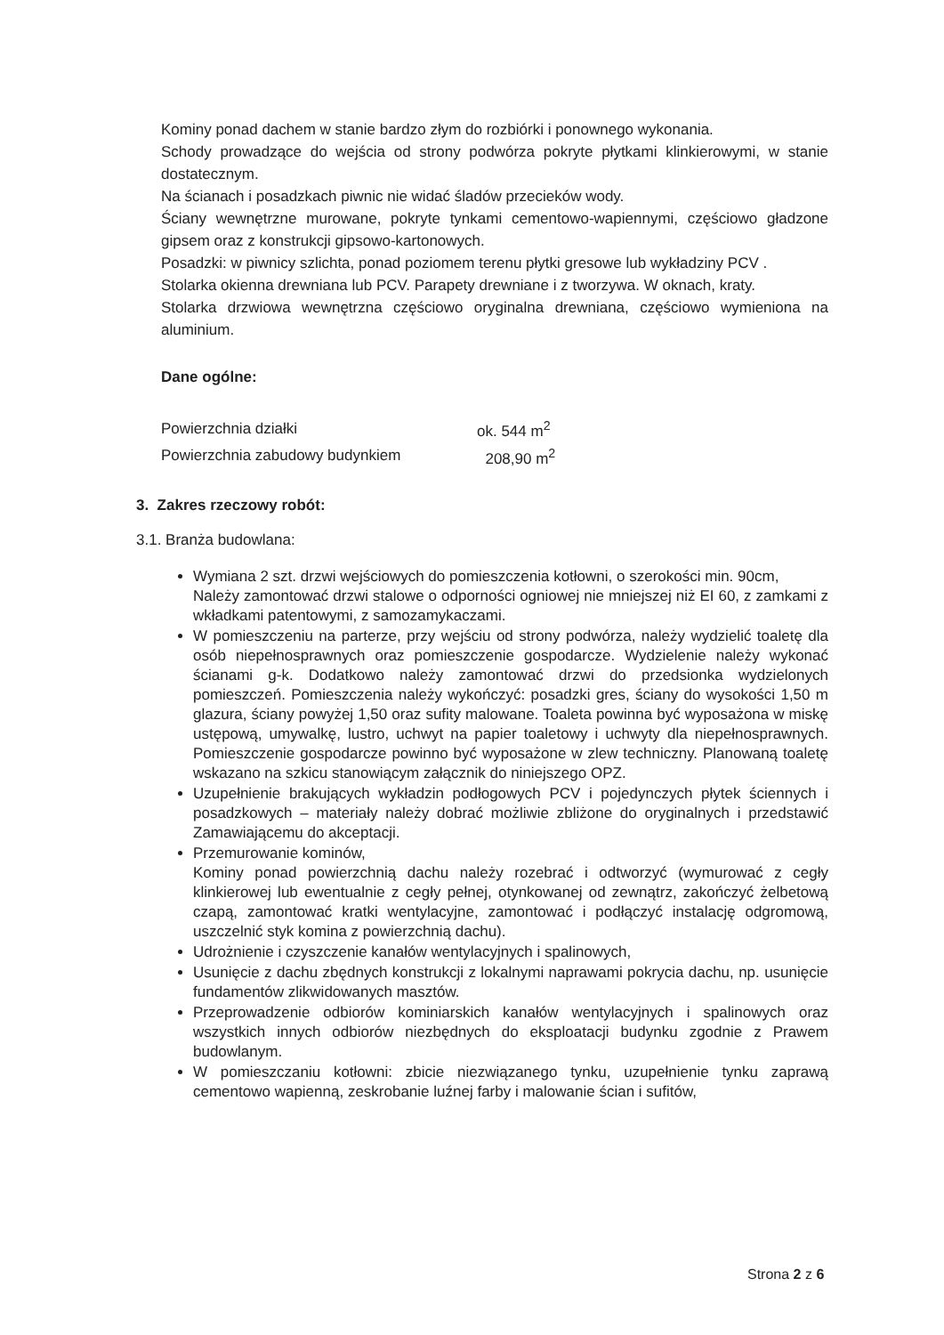Kominy ponad dachem w stanie bardzo złym do rozbiórki i ponownego wykonania.
Schody prowadzące do wejścia od strony podwórza pokryte płytkami klinkierowymi, w stanie dostatecznym.
Na ścianach i posadzkach piwnic nie widać śladów przecieków wody.
Ściany wewnętrzne murowane, pokryte tynkami cementowo-wapiennymi, częściowo gładzone gipsem oraz z konstrukcji gipsowo-kartonowych.
Posadzki: w piwnicy szlichta, ponad poziomem terenu płytki gresowe lub wykładziny PCV .
Stolarka okienna drewniana lub PCV. Parapety drewniane i z tworzywa. W oknach, kraty.
Stolarka drzwiowa wewnętrzna częściowo oryginalna drewniana, częściowo wymieniona na aluminium.
Dane ogólne:
| Powierzchnia działki | ok. 544 m<sup>2</sup> |
| Powierzchnia zabudowy budynkiem | 208,90 m<sup>2</sup> |
3. Zakres rzeczowy robót:
3.1. Branża budowlana:
Wymiana 2 szt. drzwi wejściowych do pomieszczenia kotłowni, o szerokości min. 90cm,
Należy zamontować drzwi stalowe o odporności ogniowej nie mniejszej niż EI 60, z zamkami z wkładkami patentowymi, z samozamykaczami.
W pomieszczeniu na parterze, przy wejściu od strony podwórza, należy wydzielić toaletę dla osób niepełnosprawnych oraz pomieszczenie gospodarcze. Wydzielenie należy wykonać ścianami g-k. Dodatkowo należy zamontować drzwi do przedsionka wydzielonych pomieszczeń. Pomieszczenia należy wykończyć: posadzki gres, ściany do wysokości 1,50 m glazura, ściany powyżej 1,50 oraz sufity malowane. Toaleta powinna być wyposażona w miskę ustępową, umywalkę, lustro, uchwyt na papier toaletowy i uchwyty dla niepełnosprawnych. Pomieszczenie gospodarcze powinno być wyposażone w zlew techniczny. Planowaną toaletę wskazano na szkicu stanowiącym załącznik do niniejszego OPZ.
Uzupełnienie brakujących wykładzin podłogowych PCV i pojedynczych płytek ściennych i posadzkowych – materiały należy dobrać możliwie zbliżone do oryginalnych i przedstawić Zamawiającemu do akceptacji.
Przemurowanie kominów,
Kominy ponad powierzchnią dachu należy rozebrać i odtworzyć (wymurować z cegły klinkierowej lub ewentualnie z cegły pełnej, otynkowanej od zewnątrz, zakończyć żelbetową czapą, zamontować kratki wentylacyjne, zamontować i podłączyć instalację odgromową, uszczelnić styk komina z powierzchnią dachu).
Udrożnienie i czyszczenie kanałów wentylacyjnych i spalinowych,
Usunięcie z dachu zbędnych konstrukcji z lokalnymi naprawami pokrycia dachu, np. usunięcie fundamentów zlikwidowanych masztów.
Przeprowadzenie odbiorów kominiarskich kanałów wentylacyjnych i spalinowych oraz wszystkich innych odbiorów niezbędnych do eksploatacji budynku zgodnie z Prawem budowlanym.
W pomieszczaniu kotłowni: zbicie niezwiązanego tynku, uzupełnienie tynku zaprawą cementowo wapienną, zeskrobanie luźnej farby i malowanie ścian i sufitów,
Strona 2 z 6